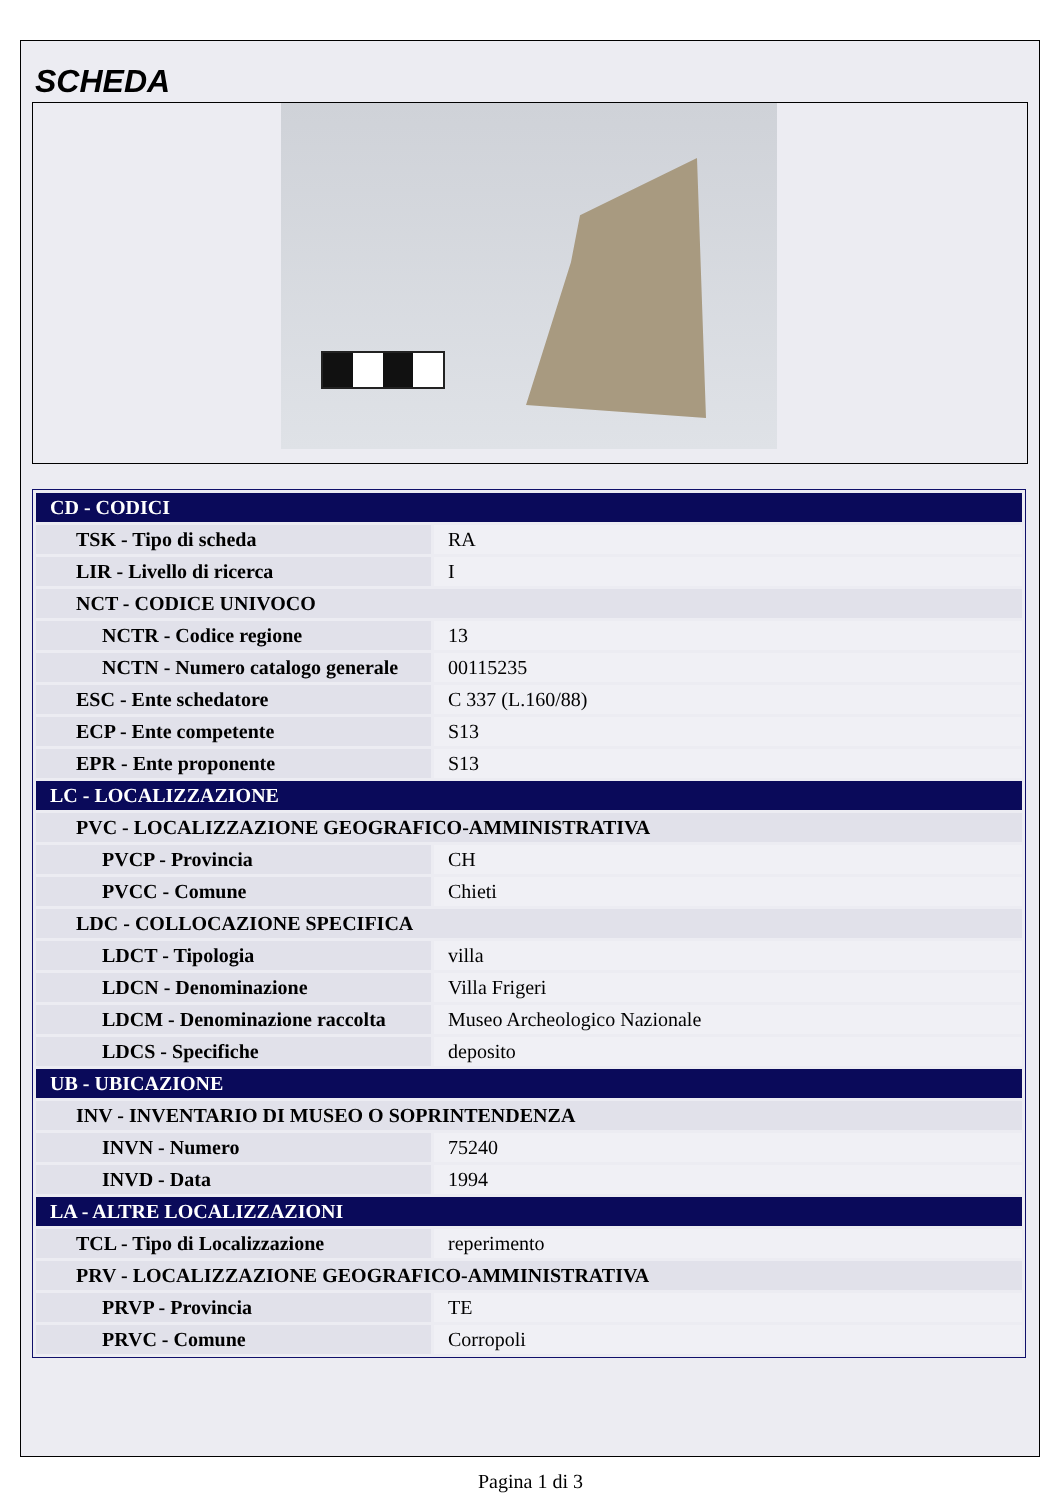SCHEDA
| CD - CODICI | |
| TSK - Tipo di scheda | RA |
| LIR - Livello di ricerca | I |
| NCT - CODICE UNIVOCO | |
| NCTR - Codice regione | 13 |
| NCTN - Numero catalogo generale | 00115235 |
| ESC - Ente schedatore | C 337 (L.160/88) |
| ECP - Ente competente | S13 |
| EPR - Ente proponente | S13 |
| LC - LOCALIZZAZIONE | |
| PVC - LOCALIZZAZIONE GEOGRAFICO-AMMINISTRATIVA | |
| PVCP - Provincia | CH |
| PVCC - Comune | Chieti |
| LDC - COLLOCAZIONE SPECIFICA | |
| LDCT - Tipologia | villa |
| LDCN - Denominazione | Villa Frigeri |
| LDCM - Denominazione raccolta | Museo Archeologico Nazionale |
| LDCS - Specifiche | deposito |
| UB - UBICAZIONE | |
| INV - INVENTARIO DI MUSEO O SOPRINTENDENZA | |
| INVN - Numero | 75240 |
| INVD - Data | 1994 |
| LA - ALTRE LOCALIZZAZIONI | |
| TCL - Tipo di Localizzazione | reperimento |
| PRV - LOCALIZZAZIONE GEOGRAFICO-AMMINISTRATIVA | |
| PRVP - Provincia | TE |
| PRVC - Comune | Corropoli |
Pagina 1 di 3